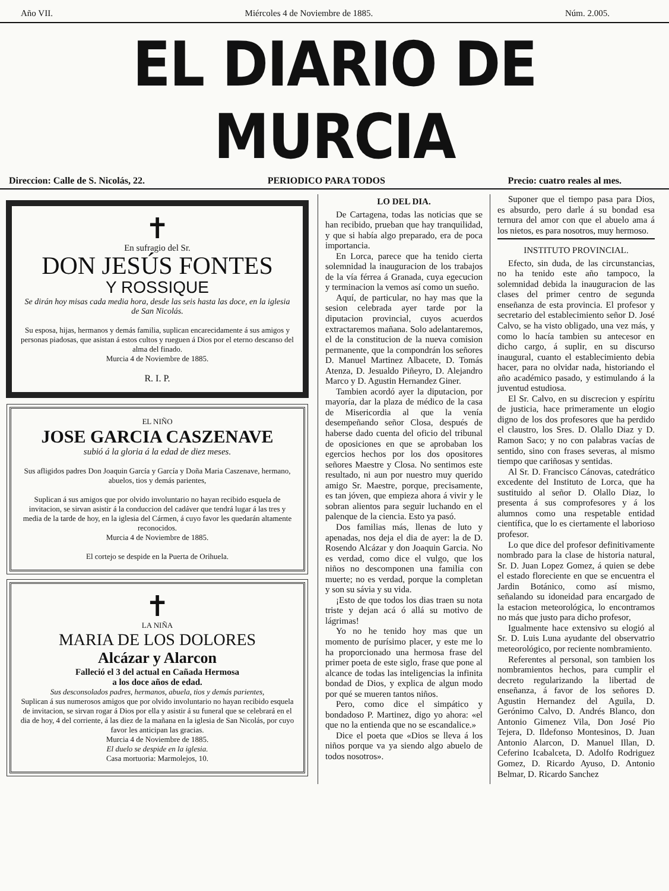Año VII. Miércoles 4 de Noviembre de 1885. Núm. 2.005.
EL DIARIO DE MURCIA
Direccion: Calle de S. Nicolás, 22. PERIODICO PARA TODOS Precio: cuatro reales al mes.
✝
En sufragio del Sr.
DON JESÚS FONTES
Y ROSSIQUE
Se dirán hoy misas cada media hora, desde las seis hasta las doce, en la iglesia de San Nicolás.
Su esposa, hijas, hermanos y demás familia, suplican encarecidamente á sus amigos y personas piadosas, que asistan á estos cultos y rueguen á Dios por el eterno descanso del alma del finado.
Murcia 4 de Noviembre de 1885.
R. I. P.
EL NIÑO
JOSE GARCIA CASZENAVE
subió á la gloria á la edad de diez meses.
Sus afligidos padres Don Joaquin García y García y Doña Maria Caszenave, hermano, abuelos, tios y demás parientes,
Suplican á sus amigos que por olvido involuntario no hayan recibido esquela de invitacion, se sirvan asistir á la conduccion del cadáver que tendrá lugar á las tres y media de la tarde de hoy, en la iglesia del Cármen, á cuyo favor les quedarán altamente reconocidos.
Murcia 4 de Noviembre de 1885.
El cortejo se despide en la Puerta de Orihuela.
✝
LA NIÑA
MARIA DE LOS DOLORES
Alcázar y Alarcon
Falleció el 3 del actual en Cañada Hermosa
a los doce años de edad.
Sus desconsolados padres, hermanos, abuela, tios y demás parientes,
Suplican á sus numerosos amigos que por olvido involuntario no hayan recibido esquela de invitacion, se sirvan rogar á Dios por ella y asistir á su funeral que se celebrará en el dia de hoy, 4 del corriente, á las diez de la mañana en la iglesia de San Nicolás, por cuyo favor les anticipan las gracias.
Murcia 4 de Noviembre de 1885.
El duelo se despide en la iglesia.
Casa mortuoria: Marmolejos, 10.
LO DEL DIA.
De Cartagena, todas las noticias que se han recibido, prueban que hay tranquilidad, y que si había algo preparado, era de poca importancia.
En Lorca, parece que ha tenido cierta solemnidad la inauguracion de los trabajos de la vía férrea á Granada, cuya egecucion y terminacion la vemos así como un sueño.
Aquí, de particular, no hay mas que la sesion celebrada ayer tarde por la diputacion provincial, cuyos acuerdos extractaremos mañana. Solo adelantaremos, el de la constitucion de la nueva comision permanente, que la compondrán los señores D. Manuel Martinez Albacete, D. Tomás Atenza, D. Jesualdo Piñeyro, D. Alejandro Marco y D. Agustin Hernandez Giner.
Tambien acordó ayer la diputacion, por mayoría, dar la plaza de médico de la casa de Misericordia al que la venía desempeñando señor Closa, después de haberse dado cuenta del oficio del tribunal de oposiciones en que se aprobaban los egercios hechos por los dos opositores señores Maestre y Closa. No sentimos este resultado, ni aun por nuestro muy querido amigo Sr. Maestre, porque, precisamente, es tan jóven, que empieza ahora á vivir y le sobran alientos para seguir luchando en el palenque de la ciencia. Esto ya pasó.
Dos familias más, llenas de luto y apenadas, nos deja el dia de ayer: la de D. Rosendo Alcázar y don Joaquin Garcia. No es verdad, como dice el vulgo, que los niños no descomponen una familia con muerte; no es verdad, porque la completan y son su sávia y su vida.
¡Esto de que todos los dias traen su nota triste y dejan acá ó allá su motivo de lágrimas!
Yo no he tenido hoy mas que un momento de purísimo placer, y este me lo ha proporcionado una hermosa frase del primer poeta de este siglo, frase que pone al alcance de todas las inteligencias la infinita bondad de Dios, y explica de algun modo por qué se mueren tantos niños.
Pero, como dice el simpático y bondadoso P. Martinez, digo yo ahora: «el que no la entienda que no se escandalice.»
Dice el poeta que «Dios se lleva á los niños porque va ya siendo algo abuelo de todos nosotros».
Suponer que el tiempo pasa para Dios, es absurdo, pero darle á su bondad esa ternura del amor con que el abuelo ama á los nietos, es para nosotros, muy hermoso.
INSTITUTO PROVINCIAL.
Efecto, sin duda, de las circunstancias, no ha tenido este año tampoco, la solemnidad debida la inauguracion de las clases del primer centro de segunda enseñanza de esta provincia. El profesor y secretario del establecimiento señor D. José Calvo, se ha visto obligado, una vez más, y como lo hacía tambien su antecesor en dicho cargo, á suplir, en su discurso inaugural, cuanto el establecimiento debia hacer, para no olvidar nada, historiando el año académico pasado, y estimulando á la juventud estudiosa.
El Sr. Calvo, en su discrecion y espíritu de justicia, hace primeramente un elogio digno de los dos profesores que ha perdido el claustro, los Sres. D. Olallo Diaz y D. Ramon Saco; y no con palabras vacías de sentido, sino con frases severas, al mismo tiempo que cariñosas y sentidas.
Al Sr. D. Francisco Cánovas, catedrático excedente del Instituto de Lorca, que ha sustituido al señor D. Olallo Diaz, lo presenta á sus comprofesores y á los alumnos como una respetable entidad científica, que lo es ciertamente el laborioso profesor.
Lo que dice del profesor definitivamente nombrado para la clase de historia natural, Sr. D. Juan Lopez Gomez, á quien se debe el estado floreciente en que se encuentra el Jardin Botánico, como así mismo, señalando su idoneidad para encargado de la estacion meteorológica, lo encontramos no más que justo para dicho profesor,
Igualmente hace extensivo su elogió al Sr. D. Luis Luna ayudante del observatrio meteorológico, por reciente nombramiento.
Referentes al personal, son tambien los nombramientos hechos, para cumplir el decreto regularizando la libertad de enseñanza, á favor de los señores D. Agustin Hernandez del Aguila, D. Gerónimo Calvo, D. Andrés Blanco, don Antonio Gimenez Vila, Don José Pio Tejera, D. Ildefonso Montesinos, D. Juan Antonio Alarcon, D. Manuel Illan, D. Ceferino Icabalceta, D. Adolfo Rodriguez Gomez, D. Ricardo Ayuso, D. Antonio Belmar, D. Ricardo Sanchez